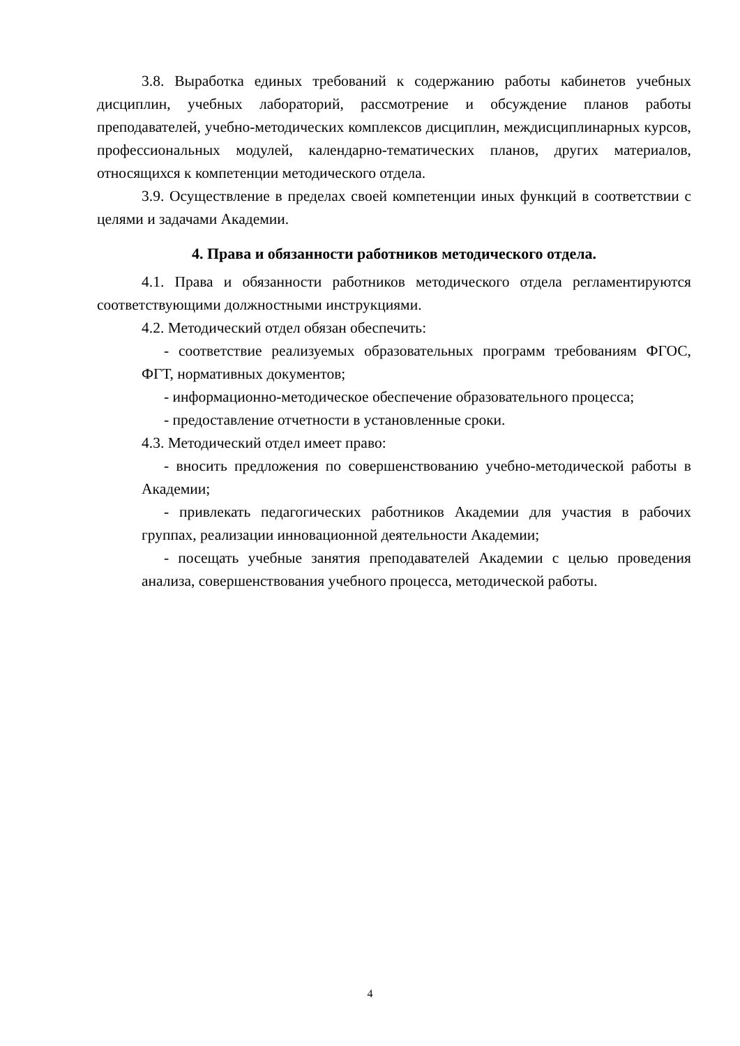3.8. Выработка единых требований к содержанию работы кабинетов учебных дисциплин, учебных лабораторий, рассмотрение и обсуждение планов работы преподавателей, учебно-методических комплексов дисциплин, междисциплинарных курсов, профессиональных модулей, календарно-тематических планов, других материалов, относящихся к компетенции методического отдела.
3.9. Осуществление в пределах своей компетенции иных функций в соответствии с целями и задачами Академии.
4. Права и обязанности работников методического отдела.
4.1. Права и обязанности работников методического отдела регламентируются соответствующими должностными инструкциями.
4.2. Методический отдел обязан обеспечить:
- соответствие реализуемых образовательных программ требованиям ФГОС, ФГТ, нормативных документов;
- информационно-методическое обеспечение образовательного процесса;
- предоставление отчетности в установленные сроки.
4.3. Методический отдел имеет право:
- вносить предложения по совершенствованию учебно-методической работы в Академии;
- привлекать педагогических работников Академии для участия в рабочих группах, реализации инновационной деятельности Академии;
- посещать учебные занятия преподавателей Академии с целью проведения анализа, совершенствования учебного процесса, методической работы.
4